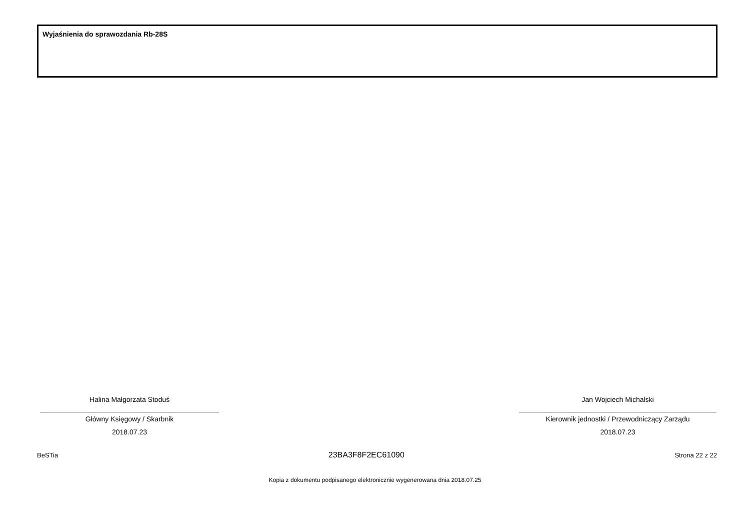Wyjaśnienia do sprawozdania Rb-28S
Halina Małgorzata Stoduś
Główny Księgowy / Skarbnik
2018.07.23
Jan Wojciech Michalski
Kierownik jednostki / Przewodniczący Zarządu
2018.07.23
BeSTia 23BA3F8F2EC61090 Strona 22 z 22
Kopia z dokumentu podpisanego elektronicznie wygenerowana dnia 2018.07.25